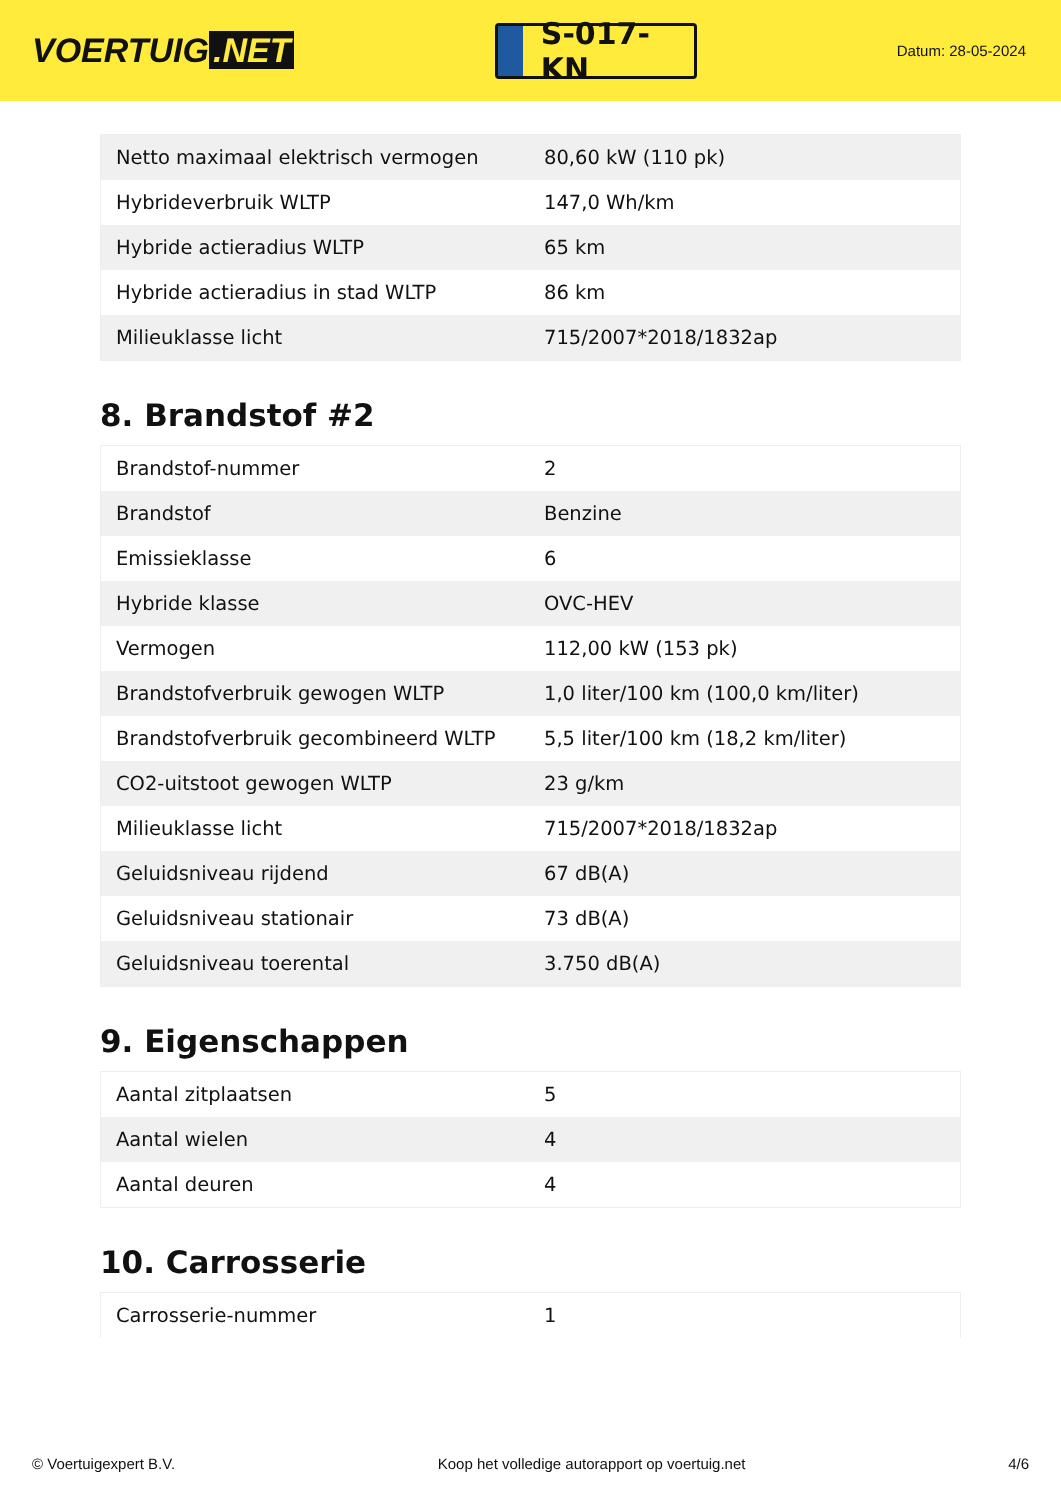VOERTUIG.NET
S-017-KN
Datum: 28-05-2024
| Netto maximaal elektrisch vermogen | 80,60 kW (110 pk) |
| Hybrideverbruik WLTP | 147,0 Wh/km |
| Hybride actieradius WLTP | 65 km |
| Hybride actieradius in stad WLTP | 86 km |
| Milieuklasse licht | 715/2007*2018/1832ap |
8. Brandstof #2
| Brandstof-nummer | 2 |
| Brandstof | Benzine |
| Emissieklasse | 6 |
| Hybride klasse | OVC-HEV |
| Vermogen | 112,00 kW (153 pk) |
| Brandstofverbruik gewogen WLTP | 1,0 liter/100 km (100,0 km/liter) |
| Brandstofverbruik gecombineerd WLTP | 5,5 liter/100 km (18,2 km/liter) |
| CO2-uitstoot gewogen WLTP | 23 g/km |
| Milieuklasse licht | 715/2007*2018/1832ap |
| Geluidsniveau rijdend | 67 dB(A) |
| Geluidsniveau stationair | 73 dB(A) |
| Geluidsniveau toerental | 3.750 dB(A) |
9. Eigenschappen
| Aantal zitplaatsen | 5 |
| Aantal wielen | 4 |
| Aantal deuren | 4 |
10. Carrosserie
| Carrosserie-nummer | 1 |
© Voertuigexpert B.V. Koop het volledige autorapport op voertuig.net 4/6